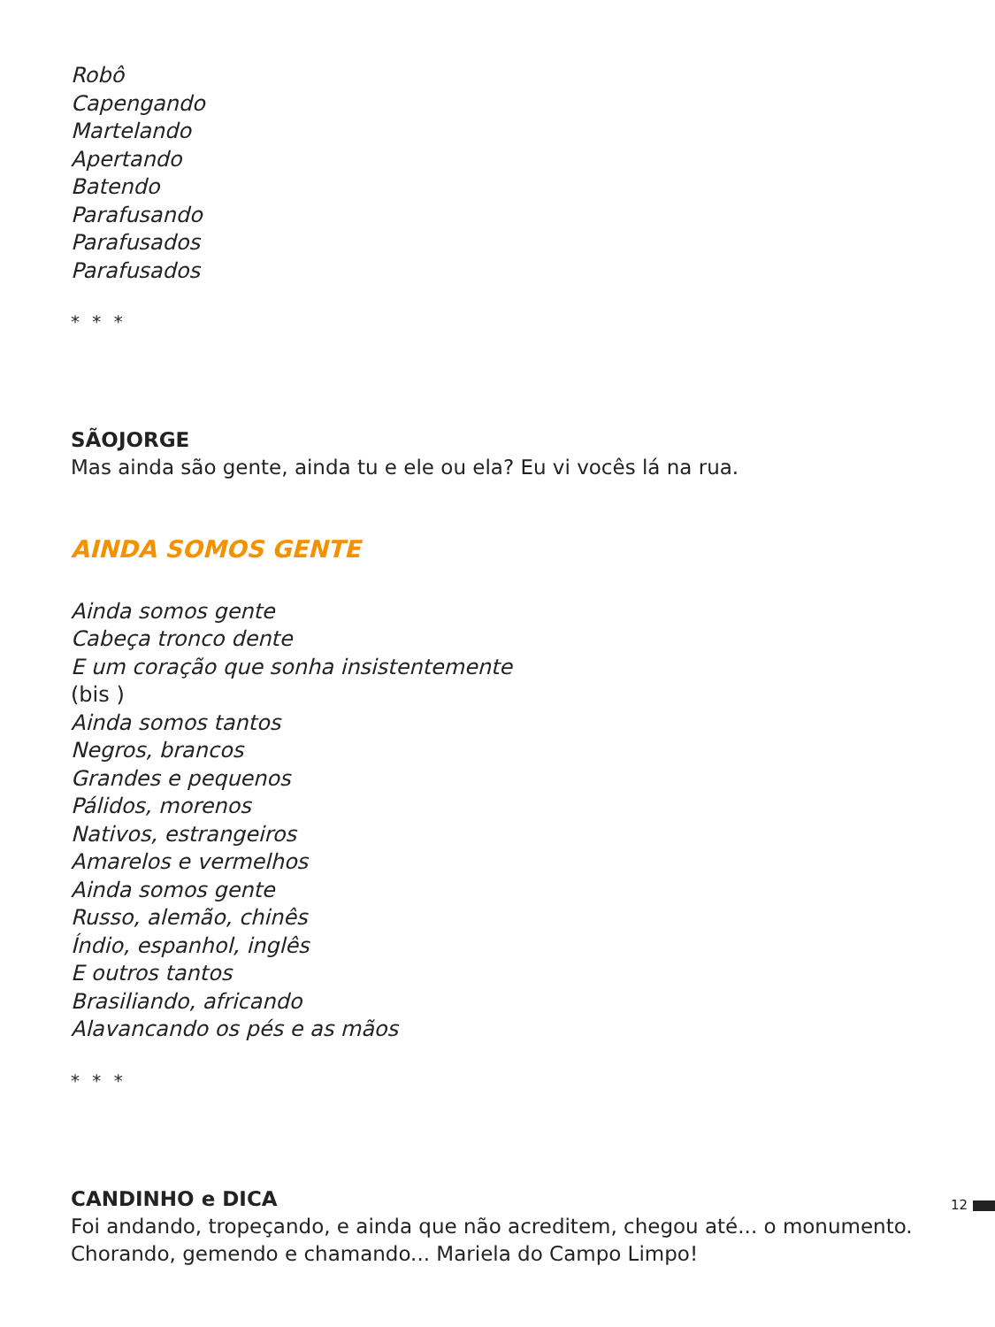Robô
Capengando
Martelando
Apertando
Batendo
Parafusando
Parafusados
Parafusados
* * *
SÃOJORGE
Mas ainda são gente, ainda tu e ele ou ela? Eu vi vocês lá na rua.
AINDA SOMOS GENTE
Ainda somos gente
Cabeça tronco dente
E um coração que sonha insistentemente
(bis )
Ainda somos tantos
Negros, brancos
Grandes e pequenos
Pálidos, morenos
Nativos, estrangeiros
Amarelos e vermelhos
Ainda somos gente
Russo, alemão, chinês
Índio, espanhol, inglês
E outros tantos
Brasiliando, africando
Alavancando os pés e as mãos
* * *
CANDINHO e DICA
Foi andando, tropeçando, e ainda que não acreditem, chegou até... o monumento.
Chorando, gemendo e chamando... Mariela do Campo Limpo!
12